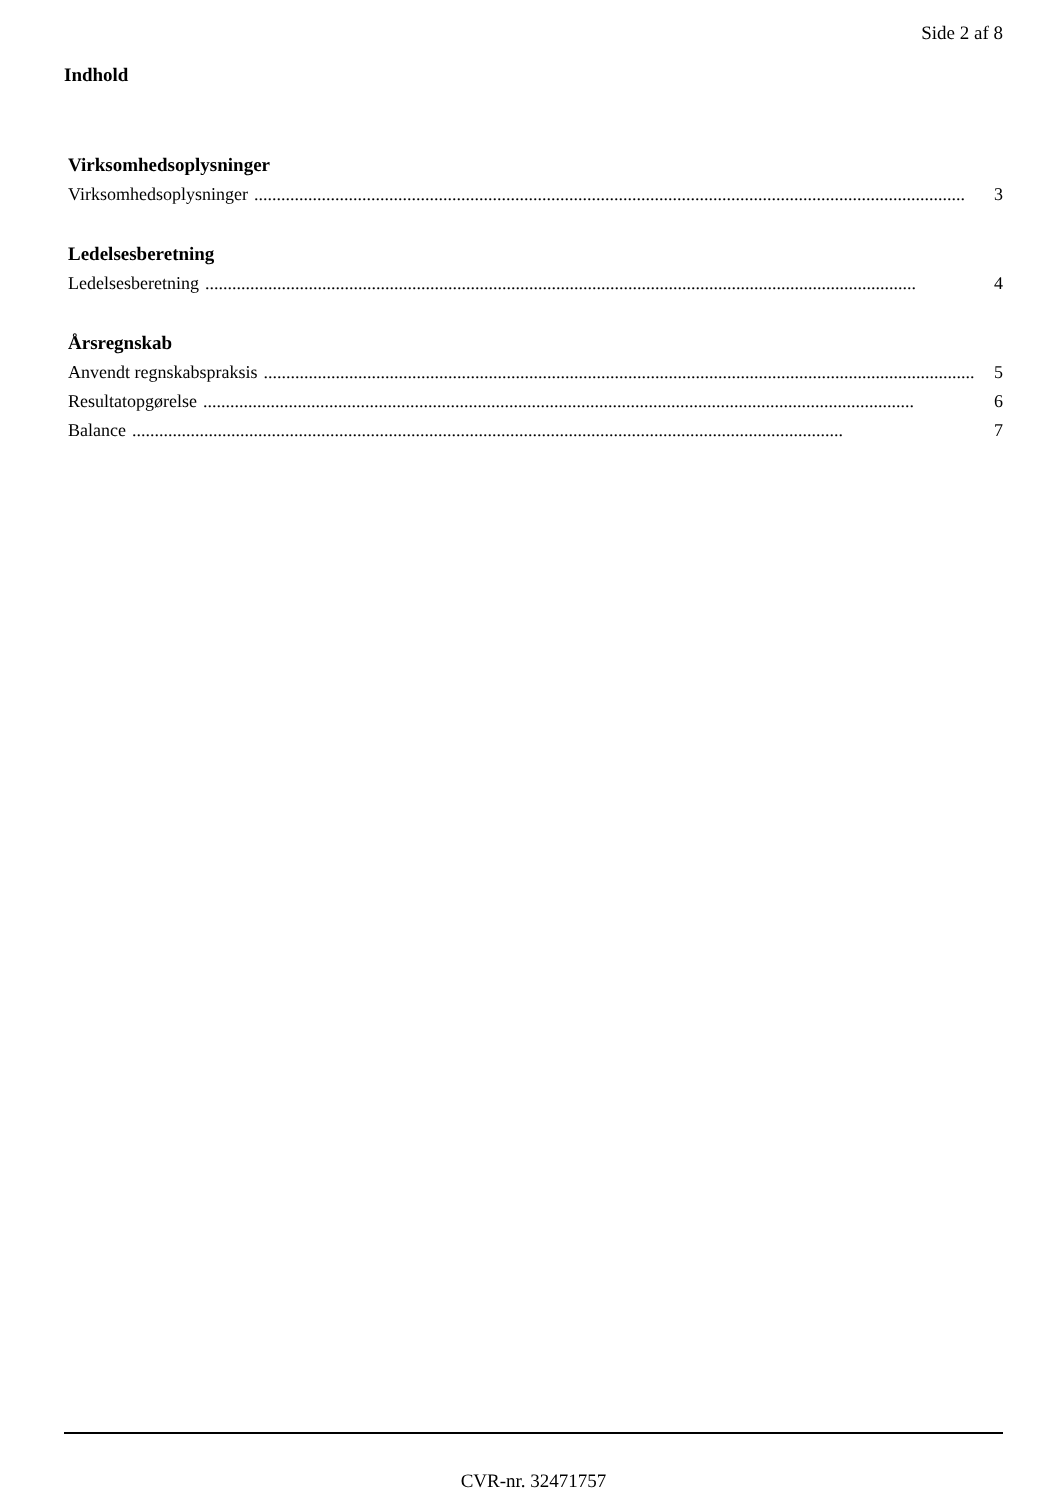Side 2 af 8
Indhold
Virksomhedsoplysninger
Virksomhedsoplysninger.............................................................................................................................................................. 3
Ledelsesberetning
Ledelsesberetning.............................................................................................................................................................. 4
Årsregnskab
Anvendt regnskabspraksis.............................................................................................................................................................. 5
Resultatopgørelse.............................................................................................................................................................. 6
Balance.............................................................................................................................................................. 7
CVR-nr. 32471757